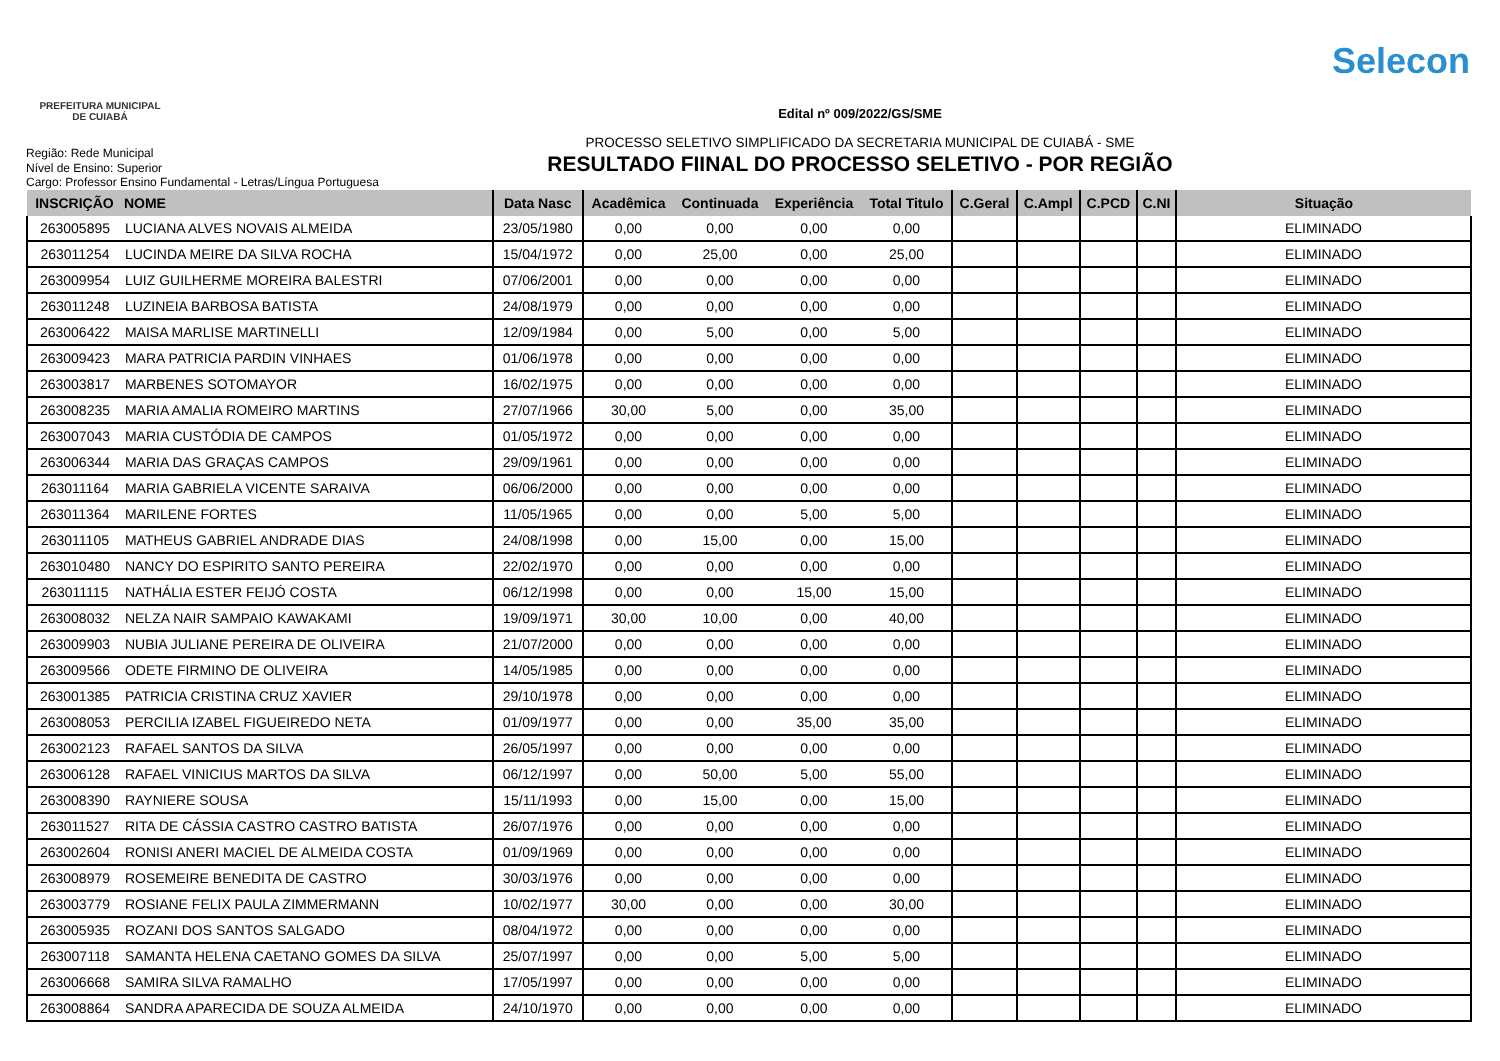PREFEITURA MUNICIPAL
DE CUIABÁ
Selecon
Região: Rede Municipal
Nível de Ensino: Superior
Cargo: Professor Ensino Fundamental - Letras/Língua Portuguesa
Edital nº 009/2022/GS/SME
PROCESSO SELETIVO SIMPLIFICADO DA SECRETARIA MUNICIPAL DE CUIABÁ - SME
RESULTADO FIINAL DO PROCESSO SELETIVO - POR REGIÃO
| INSCRIÇÃO | NOME | Data Nasc | Acadêmica | Continuada | Experiência | Total Titulo | C.Geral | C.Ampl | C.PCD | C.NI | Situação |
| --- | --- | --- | --- | --- | --- | --- | --- | --- | --- | --- | --- |
| 263005895 | LUCIANA ALVES NOVAIS ALMEIDA | 23/05/1980 | 0,00 | 0,00 | 0,00 | 0,00 | | | | | ELIMINADO |
| 263011254 | LUCINDA MEIRE DA SILVA ROCHA | 15/04/1972 | 0,00 | 25,00 | 0,00 | 25,00 | | | | | ELIMINADO |
| 263009954 | LUIZ GUILHERME MOREIRA BALESTRI | 07/06/2001 | 0,00 | 0,00 | 0,00 | 0,00 | | | | | ELIMINADO |
| 263011248 | LUZINEIA BARBOSA BATISTA | 24/08/1979 | 0,00 | 0,00 | 0,00 | 0,00 | | | | | ELIMINADO |
| 263006422 | MAISA MARLISE MARTINELLI | 12/09/1984 | 0,00 | 5,00 | 0,00 | 5,00 | | | | | ELIMINADO |
| 263009423 | MARA PATRICIA PARDIN VINHAES | 01/06/1978 | 0,00 | 0,00 | 0,00 | 0,00 | | | | | ELIMINADO |
| 263003817 | MARBENES SOTOMAYOR | 16/02/1975 | 0,00 | 0,00 | 0,00 | 0,00 | | | | | ELIMINADO |
| 263008235 | MARIA AMALIA ROMEIRO MARTINS | 27/07/1966 | 30,00 | 5,00 | 0,00 | 35,00 | | | | | ELIMINADO |
| 263007043 | MARIA CUSTÓDIA DE CAMPOS | 01/05/1972 | 0,00 | 0,00 | 0,00 | 0,00 | | | | | ELIMINADO |
| 263006344 | MARIA DAS GRAÇAS CAMPOS | 29/09/1961 | 0,00 | 0,00 | 0,00 | 0,00 | | | | | ELIMINADO |
| 263011164 | MARIA GABRIELA VICENTE SARAIVA | 06/06/2000 | 0,00 | 0,00 | 0,00 | 0,00 | | | | | ELIMINADO |
| 263011364 | MARILENE FORTES | 11/05/1965 | 0,00 | 0,00 | 5,00 | 5,00 | | | | | ELIMINADO |
| 263011105 | MATHEUS GABRIEL ANDRADE DIAS | 24/08/1998 | 0,00 | 15,00 | 0,00 | 15,00 | | | | | ELIMINADO |
| 263010480 | NANCY DO ESPIRITO SANTO PEREIRA | 22/02/1970 | 0,00 | 0,00 | 0,00 | 0,00 | | | | | ELIMINADO |
| 263011115 | NATHÁLIA ESTER FEIJÓ COSTA | 06/12/1998 | 0,00 | 0,00 | 15,00 | 15,00 | | | | | ELIMINADO |
| 263008032 | NELZA NAIR SAMPAIO KAWAKAMI | 19/09/1971 | 30,00 | 10,00 | 0,00 | 40,00 | | | | | ELIMINADO |
| 263009903 | NUBIA JULIANE PEREIRA DE OLIVEIRA | 21/07/2000 | 0,00 | 0,00 | 0,00 | 0,00 | | | | | ELIMINADO |
| 263009566 | ODETE FIRMINO DE OLIVEIRA | 14/05/1985 | 0,00 | 0,00 | 0,00 | 0,00 | | | | | ELIMINADO |
| 263001385 | PATRICIA CRISTINA CRUZ XAVIER | 29/10/1978 | 0,00 | 0,00 | 0,00 | 0,00 | | | | | ELIMINADO |
| 263008053 | PERCILIA IZABEL FIGUEIREDO NETA | 01/09/1977 | 0,00 | 0,00 | 35,00 | 35,00 | | | | | ELIMINADO |
| 263002123 | RAFAEL SANTOS DA SILVA | 26/05/1997 | 0,00 | 0,00 | 0,00 | 0,00 | | | | | ELIMINADO |
| 263006128 | RAFAEL VINICIUS MARTOS DA SILVA | 06/12/1997 | 0,00 | 50,00 | 5,00 | 55,00 | | | | | ELIMINADO |
| 263008390 | RAYNIERE SOUSA | 15/11/1993 | 0,00 | 15,00 | 0,00 | 15,00 | | | | | ELIMINADO |
| 263011527 | RITA DE CÁSSIA CASTRO CASTRO BATISTA | 26/07/1976 | 0,00 | 0,00 | 0,00 | 0,00 | | | | | ELIMINADO |
| 263002604 | RONISI ANERI MACIEL DE ALMEIDA COSTA | 01/09/1969 | 0,00 | 0,00 | 0,00 | 0,00 | | | | | ELIMINADO |
| 263008979 | ROSEMEIRE BENEDITA DE CASTRO | 30/03/1976 | 0,00 | 0,00 | 0,00 | 0,00 | | | | | ELIMINADO |
| 263003779 | ROSIANE FELIX PAULA ZIMMERMANN | 10/02/1977 | 30,00 | 0,00 | 0,00 | 30,00 | | | | | ELIMINADO |
| 263005935 | ROZANI DOS SANTOS SALGADO | 08/04/1972 | 0,00 | 0,00 | 0,00 | 0,00 | | | | | ELIMINADO |
| 263007118 | SAMANTA HELENA CAETANO GOMES DA SILVA | 25/07/1997 | 0,00 | 0,00 | 5,00 | 5,00 | | | | | ELIMINADO |
| 263006668 | SAMIRA SILVA RAMALHO | 17/05/1997 | 0,00 | 0,00 | 0,00 | 0,00 | | | | | ELIMINADO |
| 263008864 | SANDRA APARECIDA DE SOUZA ALMEIDA | 24/10/1970 | 0,00 | 0,00 | 0,00 | 0,00 | | | | | ELIMINADO |